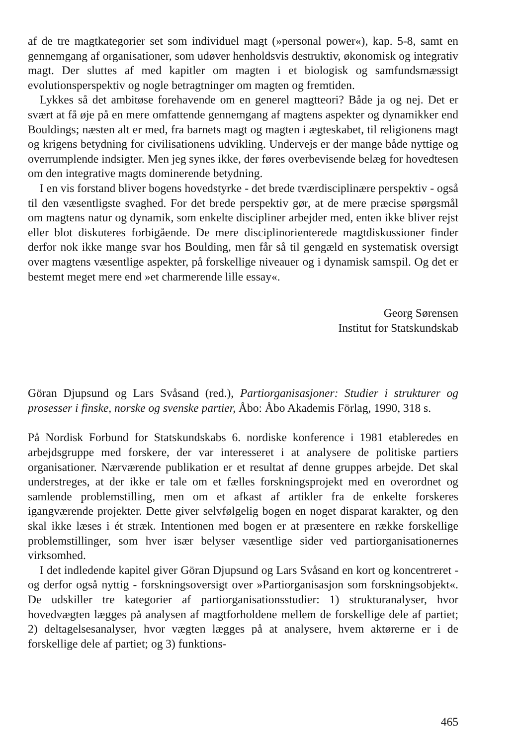af de tre magtkategorier set som individuel magt (»personal power«), kap. 5-8, samt en gennemgang af organisationer, som udøver henholdsvis destruktiv, økonomisk og integrativ magt. Der sluttes af med kapitler om magten i et biologisk og samfundsmæssigt evolutionsperspektiv og nogle betragtninger om magten og fremtiden.
Lykkes så det ambitøse forehavende om en generel magtteori? Både ja og nej. Det er svært at få øje på en mere omfattende gennemgang af magtens aspekter og dynamikker end Bouldings; næsten alt er med, fra barnets magt og magten i ægteskabet, til religionens magt og krigens betydning for civilisationens udvikling. Undervejs er der mange både nyttige og overrumplende indsigter. Men jeg synes ikke, der føres overbevisende belæg for hovedtesen om den integrative magts dominerende betydning.
I en vis forstand bliver bogens hovedstyrke - det brede tværdisciplinære perspektiv - også til den væsentligste svaghed. For det brede perspektiv gør, at de mere præcise spørgsmål om magtens natur og dynamik, som enkelte discipliner arbejder med, enten ikke bliver rejst eller blot diskuteres forbigående. De mere disciplinorienterede magtdiskussioner finder derfor nok ikke mange svar hos Boulding, men får så til gengæld en systematisk oversigt over magtens væsentlige aspekter, på forskellige niveauer og i dynamisk samspil. Og det er bestemt meget mere end »et charmerende lille essay«.
Georg Sørensen
Institut for Statskundskab
Göran Djupsund og Lars Svåsand (red.), Partiorganisasjoner: Studier i strukturer og prosesser i finske, norske og svenske partier, Åbo: Åbo Akademis Förlag, 1990, 318 s.
På Nordisk Forbund for Statskundskabs 6. nordiske konference i 1981 etableredes en arbejdsgruppe med forskere, der var interesseret i at analysere de politiske partiers organisationer. Nærværende publikation er et resultat af denne gruppes arbejde. Det skal understreges, at der ikke er tale om et fælles forskningsprojekt med en overordnet og samlende problemstilling, men om et afkast af artikler fra de enkelte forskeres igangværende projekter. Dette giver selvfølgelig bogen en noget disparat karakter, og den skal ikke læses i ét stræk. Intentionen med bogen er at præsentere en række forskellige problemstillinger, som hver især belyser væsentlige sider ved partiorganisationernes virksomhed.
I det indledende kapitel giver Göran Djupsund og Lars Svåsand en kort og koncentreret - og derfor også nyttig - forskningsoversigt over »Partiorganisasjon som forskningsobjekt«. De udskiller tre kategorier af partiorganisationsstudier: 1) strukturanalyser, hvor hovedvægten lægges på analysen af magtforholdene mellem de forskellige dele af partiet; 2) deltagelsesanalyser, hvor vægten lægges på at analysere, hvem aktørerne er i de forskellige dele af partiet; og 3) funktions-
465